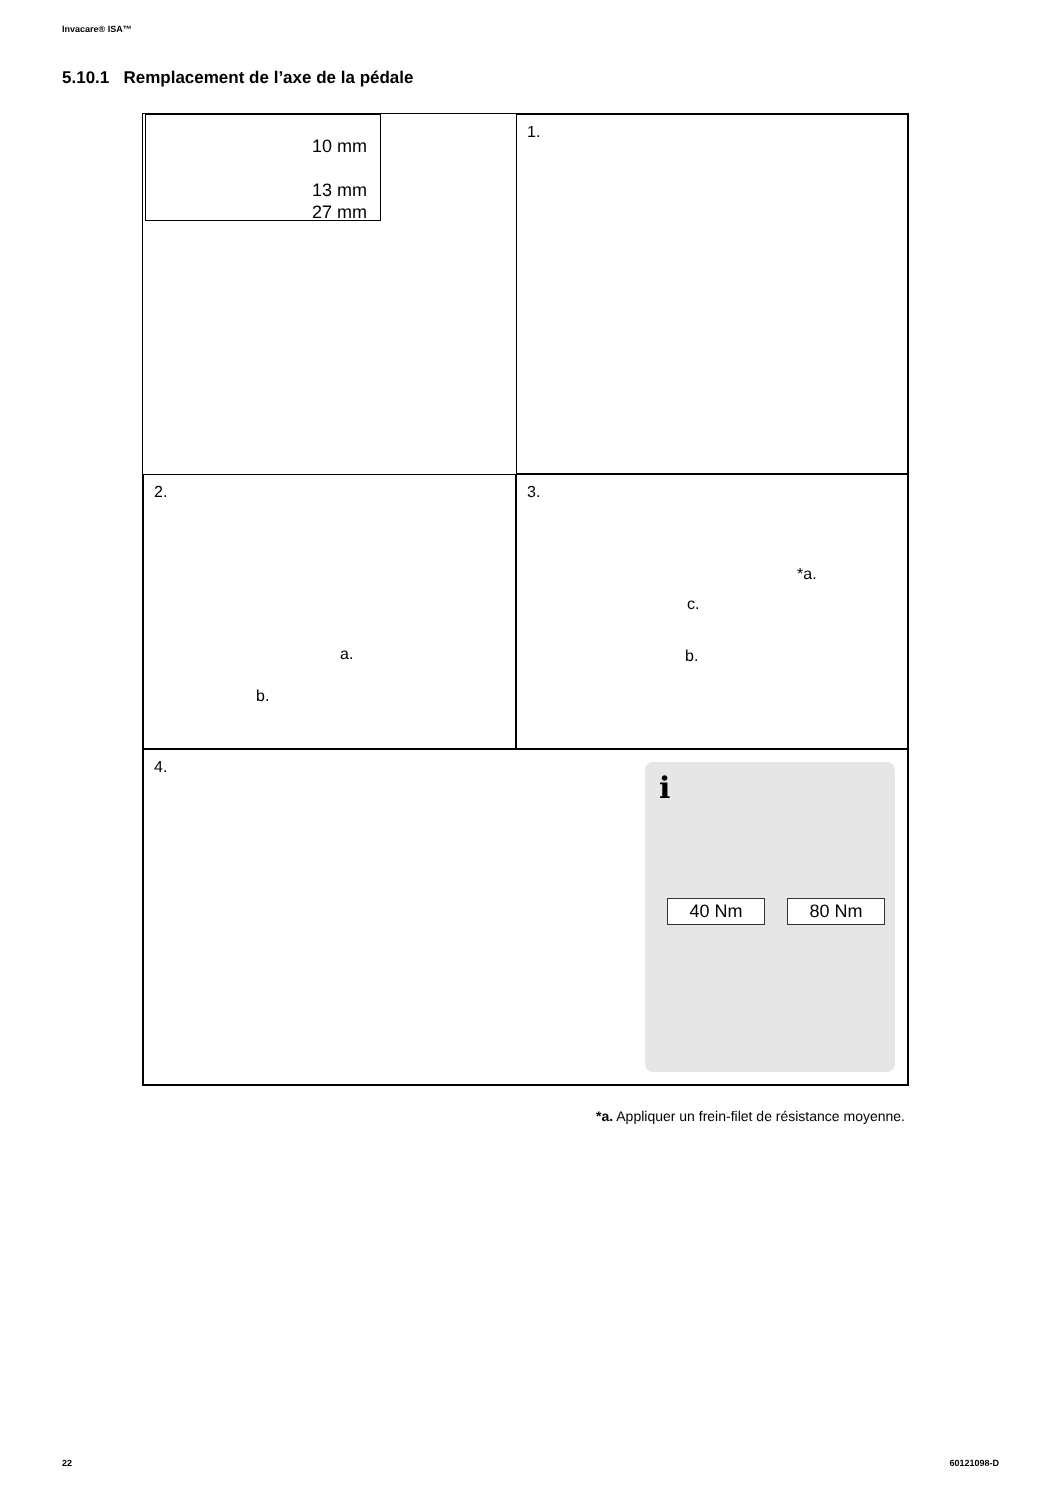Invacare® ISA™
5.10.1 Remplacement de l’axe de la pédale
10 mm
13 mm
27 mm
1.
2.
a.
b.
3.
*a.
c.
b.
4.
i
40 Nm 80 Nm
*a. Appliquer un frein-filet de résistance moyenne.
22 60121098-D